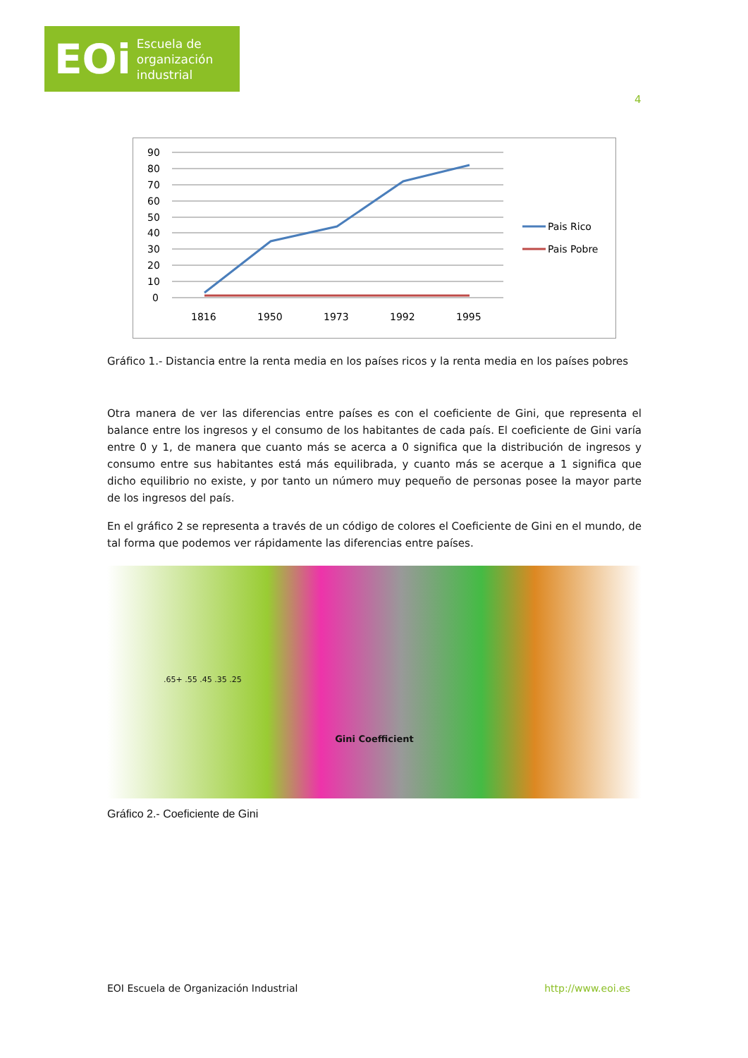EOi Escuela de
organización
industrial
4
90
80
70
60
50
40
30
20
10
0
1816
1950
1973
1992
1995
Pais Rico
Pais Pobre
Gráfico 1.- Distancia entre la renta media en los países ricos y la renta media en los países pobres
Otra manera de ver las diferencias entre países es con el coeficiente de Gini, que representa el balance entre los ingresos y el consumo de los habitantes de cada país. El coeficiente de Gini varía entre 0 y 1, de manera que cuanto más se acerca a 0 significa que la distribución de ingresos y consumo entre sus habitantes está más equilibrada, y cuanto más se acerque a 1 significa que dicho equilibrio no existe, y por tanto un número muy pequeño de personas posee la mayor parte de los ingresos del país.
En el gráfico 2 se representa a través de un código de colores el Coeficiente de Gini en el mundo, de tal forma que podemos ver rápidamente las diferencias entre países.
.65+ .55 .45 .35 .25
Gini Coefficient
Gráfico 2.- Coeficiente de Gini
EOI Escuela de Organización Industrial http://www.eoi.es